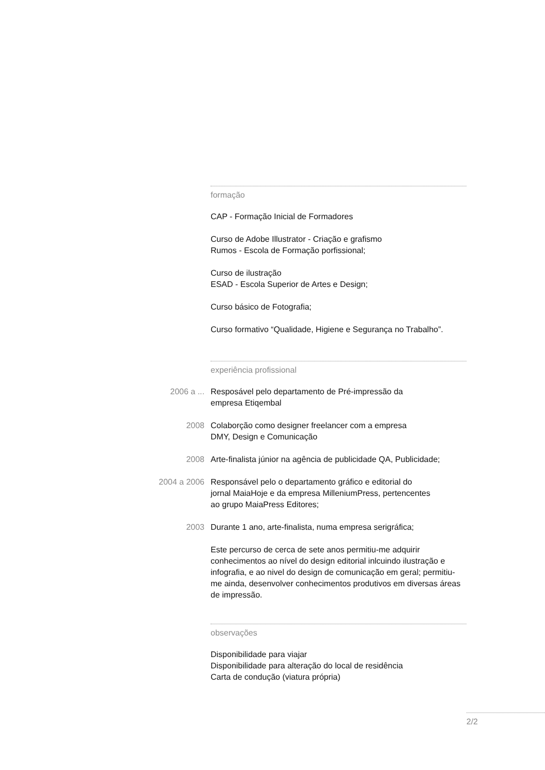formação
CAP - Formação Inicial de Formadores
Curso de Adobe Illustrator - Criação e grafismo
Rumos - Escola de Formação porfissional;
Curso de ilustração
ESAD - Escola Superior de Artes e Design;
Curso básico de Fotografia;
Curso formativo “Qualidade, Higiene e Segurança no Trabalho”.
experiência profissional
2006 a ... Resposável pelo departamento de Pré-impressão da
empresa Etiqembal
2008 Colaborção como designer freelancer com a empresa
DMY, Design e Comunicação
2008 Arte-finalista júnior na agência de publicidade QA, Publicidade;
2004 a 2006 Responsável pelo o departamento gráfico e editorial do
jornal MaiaHoje e da empresa MilleniumPress, pertencentes
ao grupo MaiaPress Editores;
2003 Durante 1 ano, arte-finalista, numa empresa serigráfica;
Este percurso de cerca de sete anos permitiu-me adquirir conhecimentos ao nível do design editorial inlcuindo ilustração e infografia, e ao nivel do design de comunicação em geral; permitiu-me ainda, desenvolver conhecimentos produtivos em diversas áreas de impressão.
observações
Disponibilidade para viajar
Disponibilidade para alteração do local de residência
Carta de condução (viatura própria)
2/2